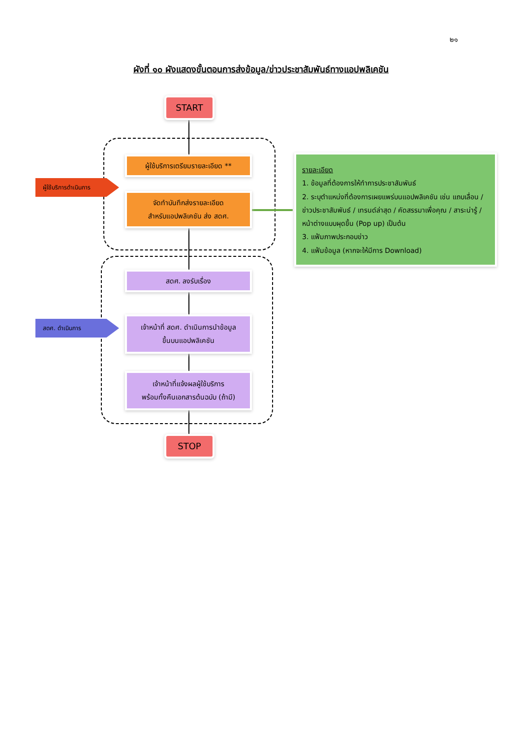๒๑
ผังที่ ๑๐ ผังแสดงขั้นตอนการส่งข้อมูล/ข่าวประชาสัมพันธ์ทางแอปพลิเคชัน
START
ผู้ใช้บริการเตรียมรายละเอียด **
จัดทำบันทึกส่งรายละเอียด
สำหรับแอปพลิเคชัน ส่ง สดศ.
สดศ. ลงรับเรื่อง
เจ้าหน้าที่ สดศ. ดำเนินการนำข้อมูล
ขึ้นบนแอปพลิเคชัน
เจ้าหน้าที่แจ้งผลผู้ใช้บริการ
พร้อมทั้งคืนเอกสารต้นฉบับ (ถ้ามี)
STOP
ผู้ใช้บริการดำเนินการ
สดศ. ดำเนินการ
รายละเอียด
1. ข้อมูลที่ต้องการให้ทำการประชาสัมพันธ์
2. ระบุตำแหน่งที่ต้องการเผยแพร่บนแอปพลิเคชัน เช่น แถบเลื่อน / ข่าวประชาสัมพันธ์ / เทรนด์ล่าสุด / คัดสรรมาเพื่อคุณ / สาระน่ารู้ / หน้าต่างแบบผุดขึ้น (Pop up) เป็นต้น
3. แฟ้มภาพประกอบข่าว
4. แฟ้มข้อมูล (หากจะให้มีการ Download)